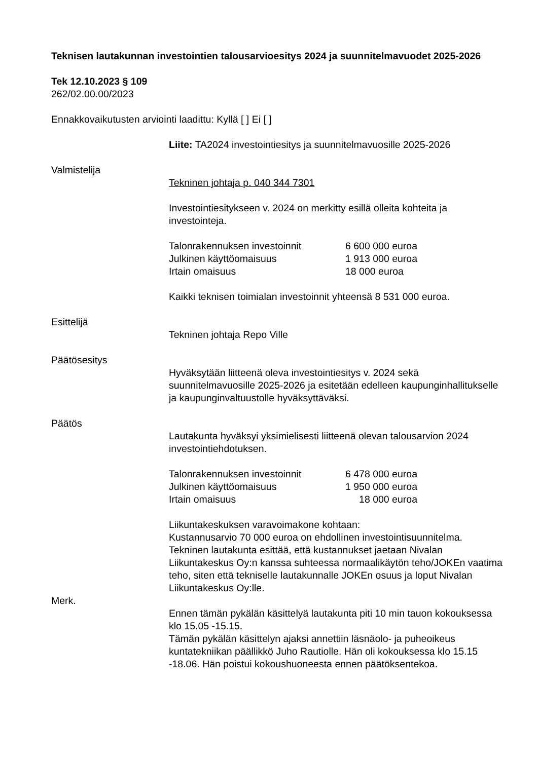Teknisen lautakunnan investointien talousarvioesitys 2024 ja suunnitelmavuodet 2025-2026
Tek 12.10.2023 § 109
262/02.00.00/2023
Ennakkovaikutusten arviointi laadittu: Kyllä [ ] Ei [ ]
Liite: TA2024 investointiesitys ja suunnitelmavuosille 2025-2026
Valmistelija
Tekninen johtaja p. 040 344 7301
Investointiesitykseen v. 2024 on merkitty esillä olleita kohteita ja investointeja.
| Talonrakennuksen investoinnit | 6 600 000 euroa |
| Julkinen käyttöomaisuus | 1 913 000 euroa |
| Irtain omaisuus | 18 000 euroa |
Kaikki teknisen toimialan investoinnit yhteensä 8 531 000 euroa.
Esittelijä
Tekninen johtaja Repo Ville
Päätösesitys
Hyväksytään liitteenä oleva investointiesitys v. 2024 sekä suunnitelmavuosille 2025-2026 ja esitetään edelleen kaupunginhallitukselle ja kaupunginvaltuustolle hyväksyttäväksi.
Päätös
Lautakunta hyväksyi yksimielisesti liitteenä olevan talousarvion 2024 investointiehdotuksen.
| Talonrakennuksen investoinnit | 6 478 000 euroa |
| Julkinen käyttöomaisuus | 1 950 000 euroa |
| Irtain omaisuus | 18 000 euroa |
Liikuntakeskuksen varavoimakone kohtaan:
Kustannusarvio 70 000 euroa on ehdollinen investointisuunnitelma. Tekninen lautakunta esittää, että kustannukset jaetaan Nivalan Liikuntakeskus Oy:n kanssa suhteessa normaalikäytön teho/JOKEn vaatima teho, siten että tekniselle lautakunnalle JOKEn osuus ja loput Nivalan Liikuntakeskus Oy:lle.
Merk.
Ennen tämän pykälän käsittelyä lautakunta piti 10 min tauon kokouksessa klo 15.05 -15.15.
Tämän pykälän käsittelyn ajaksi annettiin läsnäolo- ja puheoikeus kuntatekniikan päällikkö Juho Rautiolle. Hän oli kokouksessa klo 15.15 -18.06. Hän poistui kokoushuoneesta ennen päätöksentekoa.